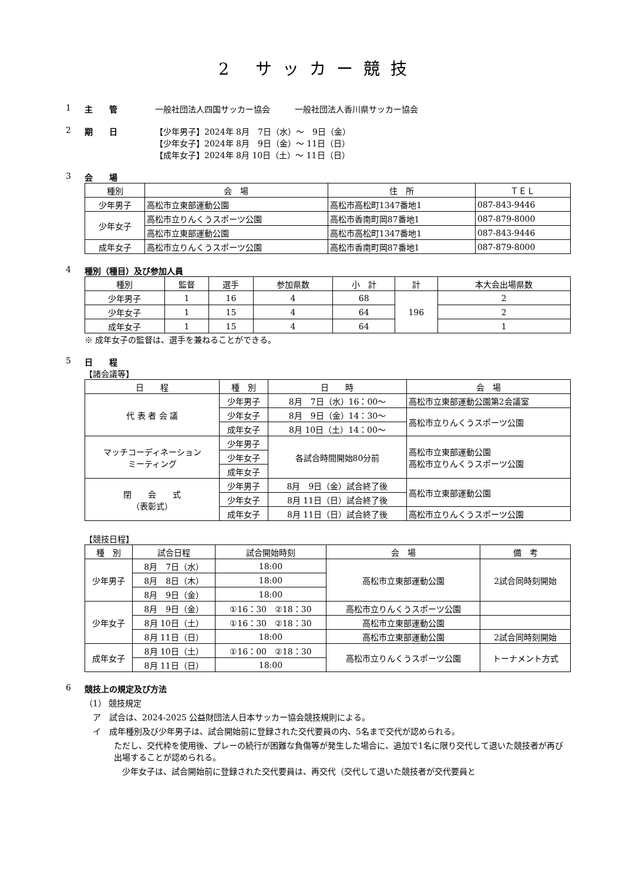2 サッカー競技
1 主　　管 一般社団法人四国サッカー協会　　　一般社団法人香川県サッカー協会
2 期　　日 【少年男子】2024年 8月　7日（水）～　9日（金）
【少年女子】2024年 8月　9日（金）～ 11日（日）
【成年女子】2024年 8月 10日（土）～ 11日（日）
3 会　　場
| 種別 | 会 場 | 住 所 | ＴＥＬ |
| --- | --- | --- | --- |
| 少年男子 | 高松市立東部運動公園 | 高松市高松町1347番地1 | 087-843-9446 |
| 少年女子 | 高松市立りんくうスポーツ公園 | 高松市香南町岡87番地1 | 087-879-8000 |
| | 高松市立東部運動公園 | 高松市高松町1347番地1 | 087-843-9446 |
| 成年女子 | 高松市立りんくうスポーツ公園 | 高松市香南町岡87番地1 | 087-879-8000 |
4 種別（種目）及び参加人員
| 種別 | 監督 | 選手 | 参加県数 | 小 計 | 計 | 本大会出場県数 |
| --- | --- | --- | --- | --- | --- | --- |
| 少年男子 | 1 | 16 | 4 | 68 | 196 | 2 |
| 少年女子 | 1 | 15 | 4 | 64 | | 2 |
| 成年女子 | 1 | 15 | 4 | 64 | | 1 |
※ 成年女子の監督は、選手を兼ねることができる。
5 日　　程
【諸会議等】
| 日 程 | 種 別 | 日 時 | 会 場 |
| --- | --- | --- | --- |
| 代 表 者 会 議 | 少年男子 | 8月 7日（水）16：00～ | 高松市立東部運動公園第2会議室 |
| | 少年女子 | 8月 9日（金）14：30～ | 高松市立りんくうスポーツ公園 |
| | 成年女子 | 8月 10日（土）14：00～ | |
| マッチコーディネーション ミーティング | 少年男子 | 各試合時間開始80分前 | 高松市立東部運動公園 高松市立りんくうスポーツ公園 |
| | 少年女子 | | |
| | 成年女子 | | |
| 閉 会 式 （表彰式） | 少年男子 | 8月 9日（金）試合終了後 | 高松市立東部運動公園 |
| | 少年女子 | 8月 11日（日）試合終了後 | |
| | 成年女子 | 8月 11日（日）試合終了後 | 高松市立りんくうスポーツ公園 |
【競技日程】
| 種 別 | 試合日程 | 試合開始時刻 | 会 場 | 備 考 |
| --- | --- | --- | --- | --- |
| 少年男子 | 8月 7日（水） | 18:00 | 高松市立東部運動公園 | 2試合同時刻開始 |
| | 8月 8日（木） | 18:00 | | |
| | 8月 9日（金） | 18:00 | | |
| 少年女子 | 8月 9日（金） | ①16：30 ②18：30 | 高松市立りんくうスポーツ公園 | |
| | 8月 10日（土） | ①16：30 ②18：30 | 高松市立東部運動公園 | |
| | 8月 11日（日） | 18:00 | 高松市立東部運動公園 | 2試合同時刻開始 |
| 成年女子 | 8月 10日（土） | ①16：00 ②18：30 | 高松市立りんくうスポーツ公園 | トーナメント方式 |
| | 8月 11日（日） | 18:00 | | |
6 競技上の規定及び方法
（1） 競技規定
　ア　試合は、2024-2025 公益財団法人日本サッカー協会競技規則による。
　イ　成年種別及び少年男子は、試合開始前に登録された交代要員の内、5名まで交代が認められる。
ただし、交代枠を使用後、プレーの続行が困難な負傷等が発生した場合に、追加で1名に限り交代して退いた競技者が再び出場することが認められる。
　少年女子は、試合開始前に登録された交代要員は、再交代（交代して退いた競技者が交代要員と